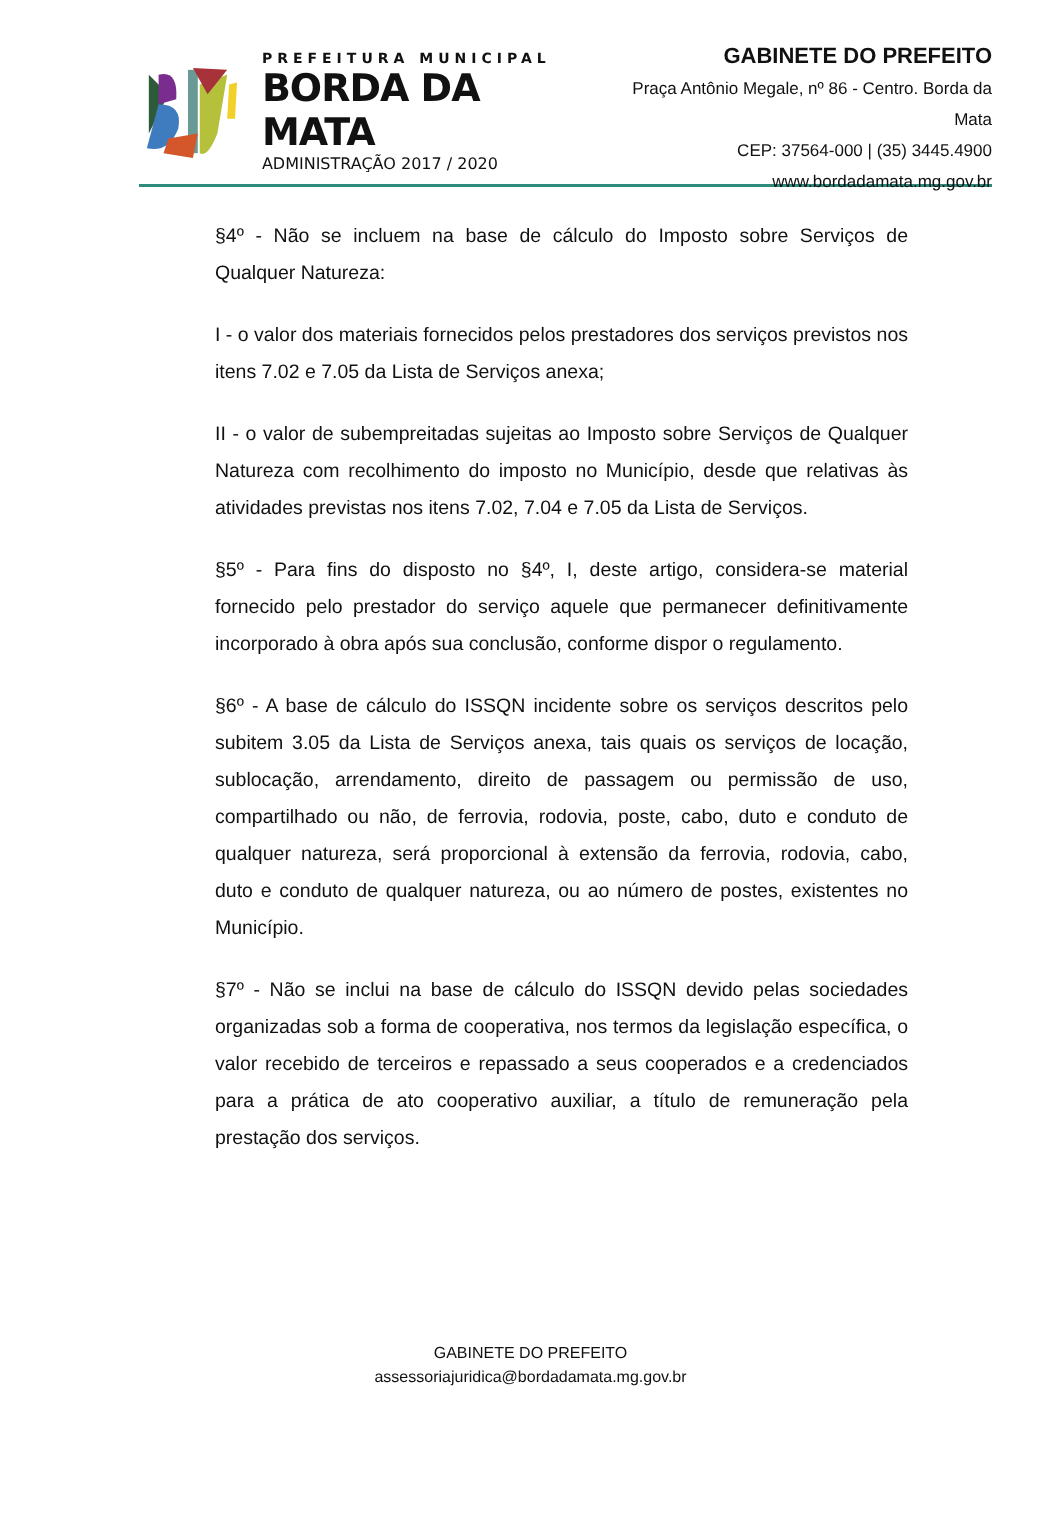PREFEITURA MUNICIPAL
BORDA DA MATA
ADMINISTRAÇÃO 2017 / 2020
GABINETE DO PREFEITO
Praça Antônio Megale, nº 86 - Centro. Borda da Mata
CEP: 37564-000 | (35) 3445.4900
www.bordadamata.mg.gov.br
§4º - Não se incluem na base de cálculo do Imposto sobre Serviços de Qualquer Natureza:
I - o valor dos materiais fornecidos pelos prestadores dos serviços previstos nos itens 7.02 e 7.05 da Lista de Serviços anexa;
II - o valor de subempreitadas sujeitas ao Imposto sobre Serviços de Qualquer Natureza com recolhimento do imposto no Município, desde que relativas às atividades previstas nos itens 7.02, 7.04 e 7.05 da Lista de Serviços.
§5º - Para fins do disposto no §4º, I, deste artigo, considera-se material fornecido pelo prestador do serviço aquele que permanecer definitivamente incorporado à obra após sua conclusão, conforme dispor o regulamento.
§6º - A base de cálculo do ISSQN incidente sobre os serviços descritos pelo subitem 3.05 da Lista de Serviços anexa, tais quais os serviços de locação, sublocação, arrendamento, direito de passagem ou permissão de uso, compartilhado ou não, de ferrovia, rodovia, poste, cabo, duto e conduto de qualquer natureza, será proporcional à extensão da ferrovia, rodovia, cabo, duto e conduto de qualquer natureza, ou ao número de postes, existentes no Município.
§7º - Não se inclui na base de cálculo do ISSQN devido pelas sociedades organizadas sob a forma de cooperativa, nos termos da legislação específica, o valor recebido de terceiros e repassado a seus cooperados e a credenciados para a prática de ato cooperativo auxiliar, a título de remuneração pela prestação dos serviços.
GABINETE DO PREFEITO
assessoriajuridica@bordadamata.mg.gov.br